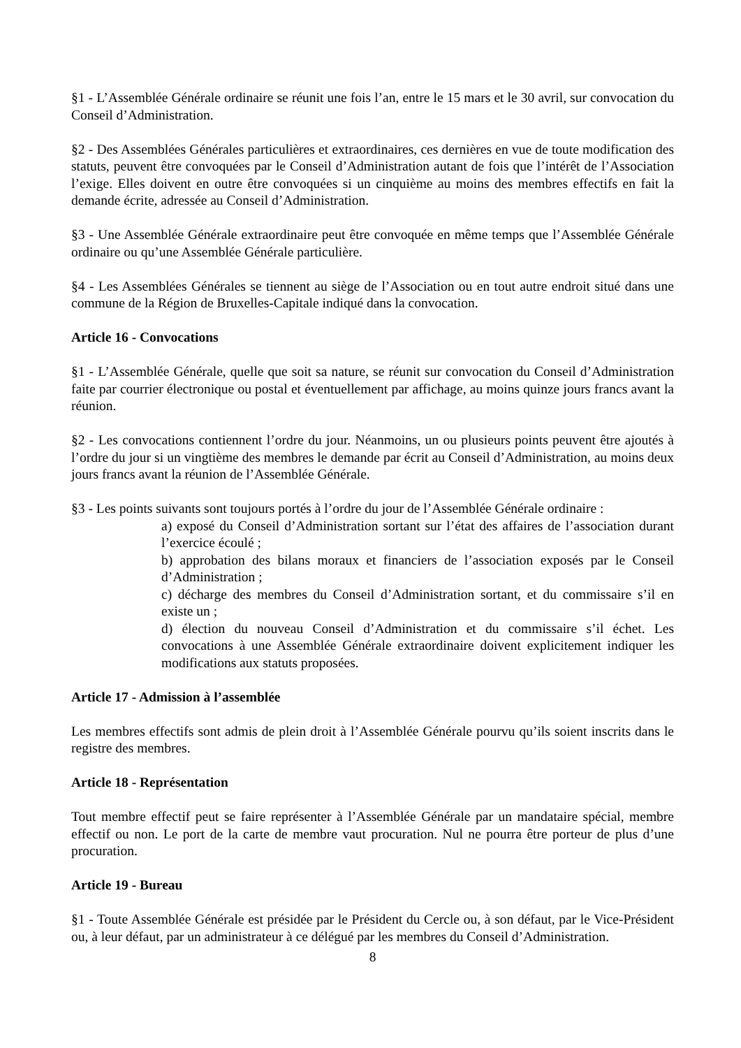§1 - L’Assemblée Générale ordinaire se réunit une fois l’an, entre le 15 mars et le 30 avril, sur convocation du Conseil d’Administration.
§2 - Des Assemblées Générales particulières et extraordinaires, ces dernières en vue de toute modification des statuts, peuvent être convoquées par le Conseil d’Administration autant de fois que l’intérêt de l’Association l’exige. Elles doivent en outre être convoquées si un cinquième au moins des membres effectifs en fait la demande écrite, adressée au Conseil d’Administration.
§3 - Une Assemblée Générale extraordinaire peut être convoquée en même temps que l’Assemblée Générale ordinaire ou qu’une Assemblée Générale particulière.
§4 - Les Assemblées Générales se tiennent au siège de l’Association ou en tout autre endroit situé dans une commune de la Région de Bruxelles-Capitale indiqué dans la convocation.
Article 16 - Convocations
§1 - L’Assemblée Générale, quelle que soit sa nature, se réunit sur convocation du Conseil d’Administration faite par courrier électronique ou postal et éventuellement par affichage, au moins quinze jours francs avant la réunion.
§2 - Les convocations contiennent l’ordre du jour. Néanmoins, un ou plusieurs points peuvent être ajoutés à l’ordre du jour si un vingtième des membres le demande par écrit au Conseil d’Administration, au moins deux jours francs avant la réunion de l’Assemblée Générale.
§3 - Les points suivants sont toujours portés à l’ordre du jour de l’Assemblée Générale ordinaire :
a) exposé du Conseil d’Administration sortant sur l’état des affaires de l’association durant l’exercice écoulé ;
b) approbation des bilans moraux et financiers de l’association exposés par le Conseil d’Administration ;
c) décharge des membres du Conseil d’Administration sortant, et du commissaire s’il en existe un ;
d) élection du nouveau Conseil d’Administration et du commissaire s’il échet. Les convocations à une Assemblée Générale extraordinaire doivent explicitement indiquer les modifications aux statuts proposées.
Article 17 - Admission à l’assemblée
Les membres effectifs sont admis de plein droit à l’Assemblée Générale pourvu qu’ils soient inscrits dans le registre des membres.
Article 18 - Représentation
Tout membre effectif peut se faire représenter à l’Assemblée Générale par un mandataire spécial, membre effectif ou non. Le port de la carte de membre vaut procuration. Nul ne pourra être porteur de plus d’une procuration.
Article 19 - Bureau
§1 - Toute Assemblée Générale est présidée par le Président du Cercle ou, à son défaut, par le Vice-Président ou, à leur défaut, par un administrateur à ce délégué par les membres du Conseil d’Administration.
8